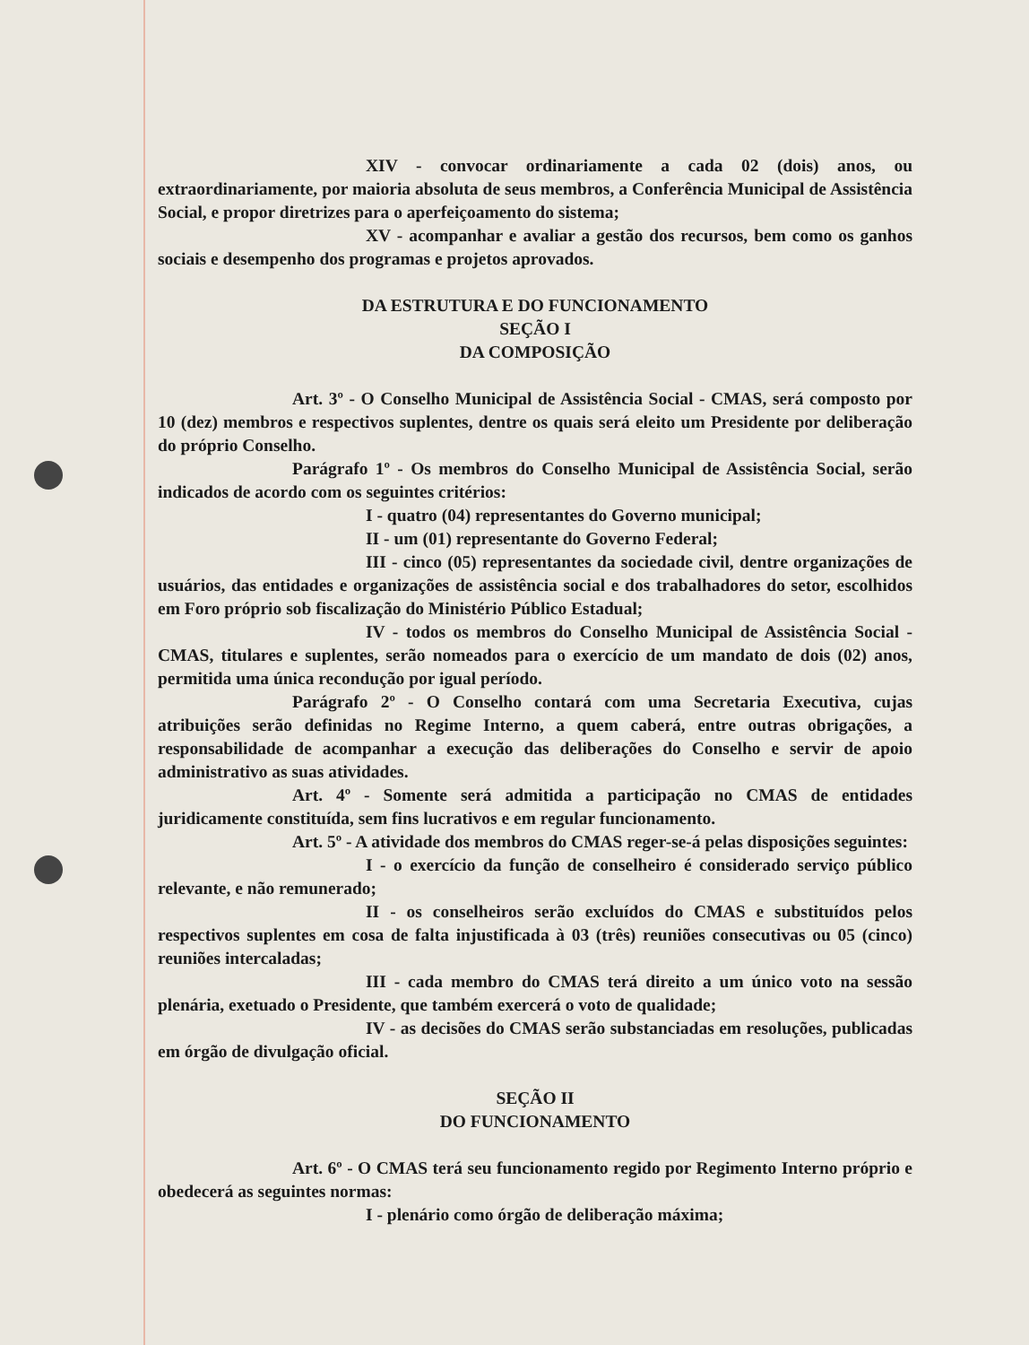XIV - convocar ordinariamente a cada 02 (dois) anos, ou extraordinariamente, por maioria absoluta de seus membros, a Conferência Municipal de Assistência Social, e propor diretrizes para o aperfeiçoamento do sistema;
XV - acompanhar e avaliar a gestão dos recursos, bem como os ganhos sociais e desempenho dos programas e projetos aprovados.
DA ESTRUTURA E DO FUNCIONAMENTO
SEÇÃO I
DA COMPOSIÇÃO
Art. 3º - O Conselho Municipal de Assistência Social - CMAS, será composto por 10 (dez) membros e respectivos suplentes, dentre os quais será eleito um Presidente por deliberação do próprio Conselho.
Parágrafo 1º - Os membros do Conselho Municipal de Assistência Social, serão indicados de acordo com os seguintes critérios:
I - quatro (04) representantes do Governo municipal;
II - um (01) representante do Governo Federal;
III - cinco (05) representantes da sociedade civil, dentre organizações de usuários, das entidades e organizações de assistência social e dos trabalhadores do setor, escolhidos em Foro próprio sob fiscalização do Ministério Público Estadual;
IV - todos os membros do Conselho Municipal de Assistência Social - CMAS, titulares e suplentes, serão nomeados para o exercício de um mandato de dois (02) anos, permitida uma única recondução por igual período.
Parágrafo 2º - O Conselho contará com uma Secretaria Executiva, cujas atribuições serão definidas no Regime Interno, a quem caberá, entre outras obrigações, a responsabilidade de acompanhar a execução das deliberações do Conselho e servir de apoio administrativo as suas atividades.
Art. 4º - Somente será admitida a participação no CMAS de entidades juridicamente constituída, sem fins lucrativos e em regular funcionamento.
Art. 5º - A atividade dos membros do CMAS reger-se-á pelas disposições seguintes:
I - o exercício da função de conselheiro é considerado serviço público relevante, e não remunerado;
II - os conselheiros serão excluídos do CMAS e substituídos pelos respectivos suplentes em cosa de falta injustificada à 03 (três) reuniões consecutivas ou 05 (cinco) reuniões intercaladas;
III - cada membro do CMAS terá direito a um único voto na sessão plenária, exetuado o Presidente, que também exercerá o voto de qualidade;
IV - as decisões do CMAS serão substanciadas em resoluções, publicadas em órgão de divulgação oficial.
SEÇÃO II
DO FUNCIONAMENTO
Art. 6º - O CMAS terá seu funcionamento regido por Regimento Interno próprio e obedecerá as seguintes normas:
I - plenário como órgão de deliberação máxima;